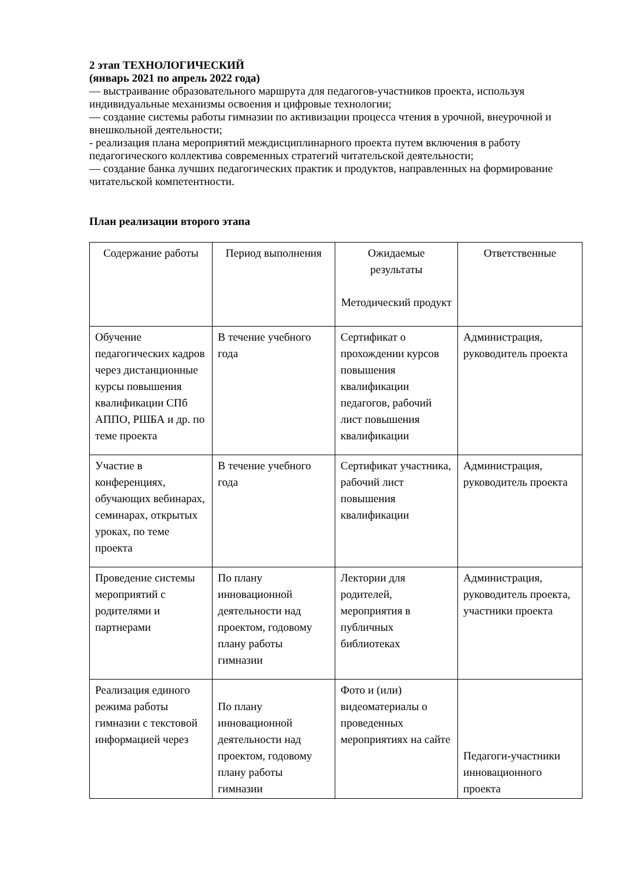2 этап ТЕХНОЛОГИЧЕСКИЙ
(январь 2021 по апрель 2022 года)
— выстраивание образовательного маршрута для педагогов-участников проекта, используя индивидуальные механизмы освоения и цифровые технологии;
— создание системы работы гимназии по активизации процесса чтения в урочной, внеурочной и внешкольной деятельности;
- реализация плана мероприятий междисциплинарного проекта путем включения в работу педагогического коллектива современных стратегий читательской деятельности;
— создание банка лучших педагогических практик и продуктов, направленных на формирование читательской компетентности.
План реализации второго этапа
| Содержание работы | Период выполнения | Ожидаемые результаты Методический продукт | Ответственные |
| --- | --- | --- | --- |
| Обучение педагогических кадров через дистанционные курсы повышения квалификации СПб АППО, РШБА и др. по теме проекта | В течение учебного года | Сертификат о прохождении курсов повышения квалификации педагогов, рабочий лист повышения квалификации | Администрация, руководитель проекта |
| Участие в конференциях, обучающих вебинарах, семинарах, открытых уроках, по теме проекта | В течение учебного года | Сертификат участника, рабочий лист повышения квалификации | Администрация, руководитель проекта |
| Проведение системы мероприятий с родителями и партнерами | По плану инновационной деятельности над проектом, годовому плану работы гимназии | Лектории для родителей, мероприятия в публичных библиотеках | Администрация, руководитель проекта, участники проекта |
| Реализация единого режима работы гимназии с текстовой информацией через | По плану инновационной деятельности над проектом, годовому плану работы гимназии | Фото и (или) видеоматериалы о проведенных мероприятиях на сайте | Педагоги-участники инновационного проекта |